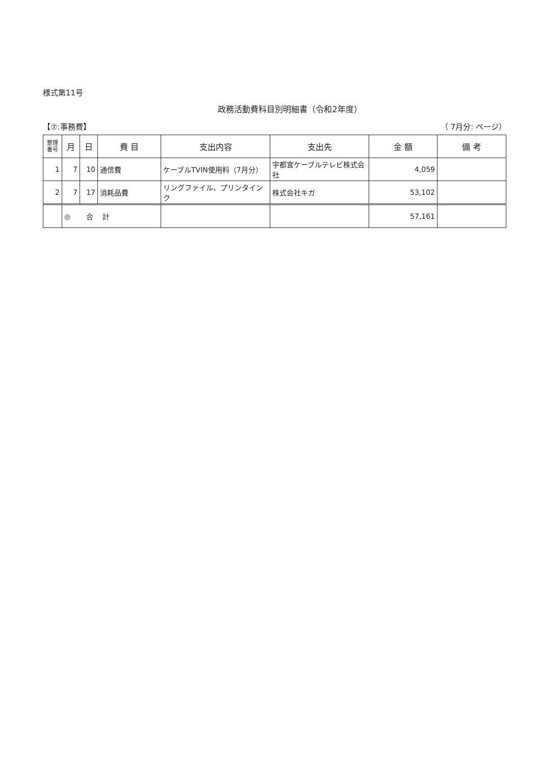様式第11号
政務活動費科目別明細書（令和2年度）
【⑦:事務費】 （ 7月分: ページ）
| 整理 番号 | 月 | 日 | 費 目 | 支出内容 | 支出先 | 金 額 | 備 考 |
| --- | --- | --- | --- | --- | --- | --- | --- |
| 1 | 7 | 10 | 通信費 | ケーブルTVIN使用料（7月分） | 宇都宮ケーブルテレビ株式会社 | 4,059 | |
| 2 | 7 | 17 | 消耗品費 | リングファイル、プリンタインク | 株式会社キガ | 53,102 | |
| | ◎ 合 計 | | | | | 57,161 | |